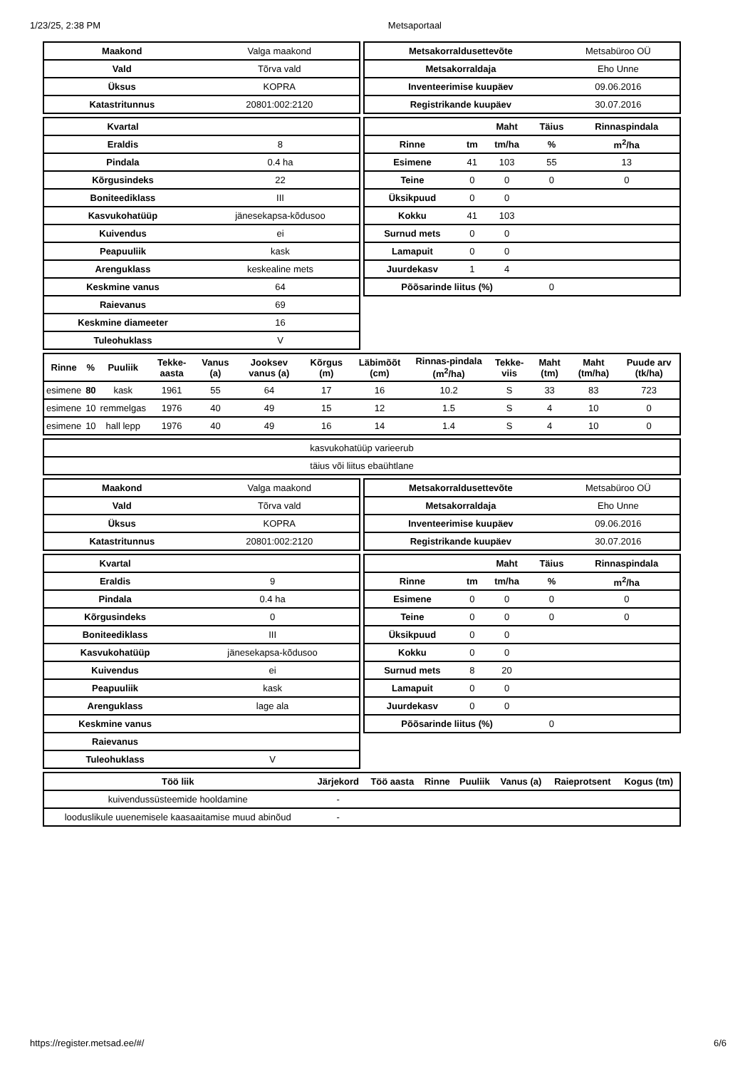1/23/25, 2:38 PM Metsaportaal
| Maakond | Valga maakond |
| Vald | Tõrva vald |
| Üksus | KOPRA |
| Katastritunnus | 20801:002:2120 |
| Metsakorraldusettevõte | Metsabüroo OÜ |
| Metsakorraldaja | Eho Unne |
| Inventeerimise kuupäev | 09.06.2016 |
| Registrikande kuupäev | 30.07.2016 |
| Kvartal | |
| Eraldis | 8 |
| Pindala | 0.4 ha |
| Kõrgusindeks | 22 |
| Boniteediklass | III |
| Kasvukohatüüp | jänesekapsa-kõdusoo |
| Kuivendus | ei |
| Peapuuliik | kask |
| Arenguklass | keskealine mets |
| Keskmine vanus | 64 |
| Raievanus | 69 |
| Keskmine diameeter | 16 |
| Tuleohuklass | V |
| | | Maht | Täius | Rinnaspindala |
| --- | --- | --- | --- | --- |
| Rinne | tm | tm/ha | % | m<sup>2</sup>/ha |
| Esimene | 41 | 103 | 55 | 13 |
| Teine | 0 | 0 | 0 | 0 |
| Üksikpuud | 0 | 0 | | |
| Kokku | 41 | 103 | | |
| Surnud mets | 0 | 0 | | |
| Lamapuit | 0 | 0 | | |
| Juurdekasv | 1 | 4 | | |
| Põõsarinde liitus (%) | | | 0 | |
| Rinne | % | Puuliik | Tekke-aasta | Vanus (a) | Jooksev vanus (a) | Kõrgus (m) | Läbimõõt (cm) | Rinnas-pindala (m<sup>2</sup>/ha) | Tekke-viis | Maht (tm) | Maht (tm/ha) | Puude arv (tk/ha) |
| --- | --- | --- | --- | --- | --- | --- | --- | --- | --- | --- | --- | --- |
| esimene | 80 | kask | 1961 | 55 | 64 | 17 | 16 | 10.2 | S | 33 | 83 | 723 |
| esimene | 10 | remmelgas | 1976 | 40 | 49 | 15 | 12 | 1.5 | S | 4 | 10 | 0 |
| esimene | 10 | hall lepp | 1976 | 40 | 49 | 16 | 14 | 1.4 | S | 4 | 10 | 0 |
| kasvukohatüüp varieerub |
| täius või liitus ebaühtlane |
| Maakond | Valga maakond |
| Vald | Tõrva vald |
| Üksus | KOPRA |
| Katastritunnus | 20801:002:2120 |
| Metsakorraldusettevõte | Metsabüroo OÜ |
| Metsakorraldaja | Eho Unne |
| Inventeerimise kuupäev | 09.06.2016 |
| Registrikande kuupäev | 30.07.2016 |
| Kvartal | |
| Eraldis | 9 |
| Pindala | 0.4 ha |
| Kõrgusindeks | 0 |
| Boniteediklass | III |
| Kasvukohatüüp | jänesekapsa-kõdusoo |
| Kuivendus | ei |
| Peapuuliik | kask |
| Arenguklass | lage ala |
| Keskmine vanus | |
| Raievanus | |
| Tuleohuklass | V |
| | | Maht | Täius | Rinnaspindala |
| --- | --- | --- | --- | --- |
| Rinne | tm | tm/ha | % | m<sup>2</sup>/ha |
| Esimene | 0 | 0 | 0 | 0 |
| Teine | 0 | 0 | 0 | 0 |
| Üksikpuud | 0 | 0 | | |
| Kokku | 0 | 0 | | |
| Surnud mets | 8 | 20 | | |
| Lamapuit | 0 | 0 | | |
| Juurdekasv | 0 | 0 | | |
| Põõsarinde liitus (%) | | | 0 | |
| Töö liik | Järjekord | Töö aasta | Rinne | Puuliik | Vanus (a) | Raieprotsent | Kogus (tm) |
| --- | --- | --- | --- | --- | --- | --- | --- |
| kuivendussüsteemide hooldamine | - | | | | | | |
| looduslikule uuenemisele kaasaaitamise muud abinõud | - | | | | | | |
https://register.metsad.ee/#/ 6/6